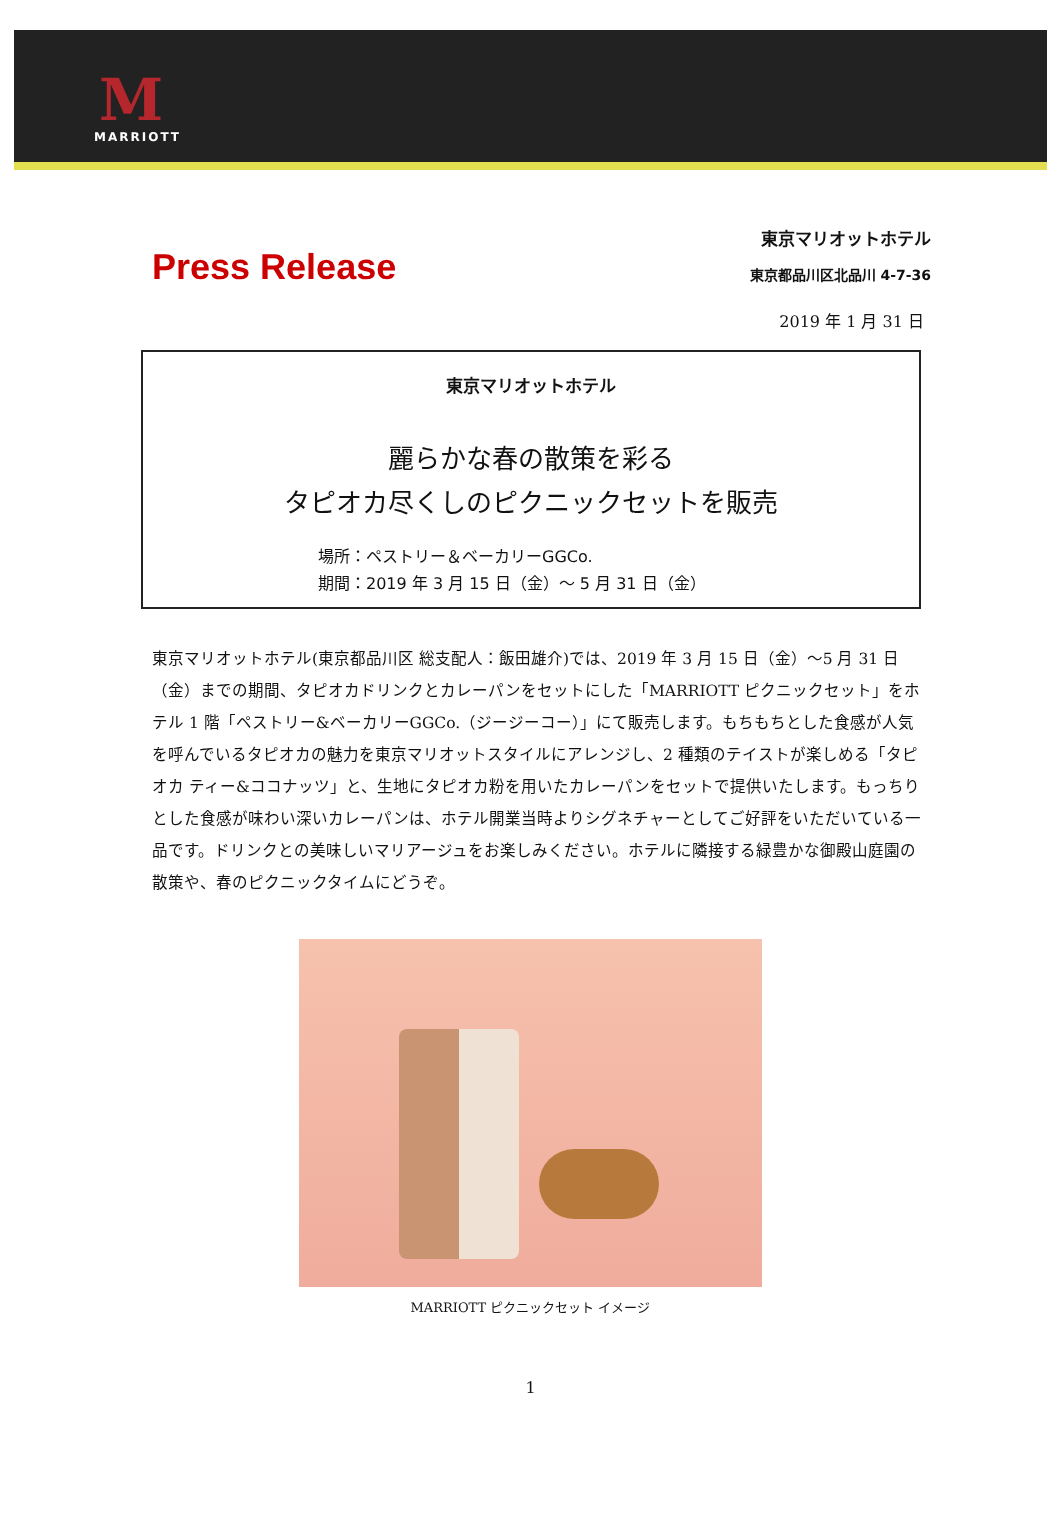M
MARRIOTT
Press Release
東京マリオットホテル
東京都品川区北品川 4-7-36
2019 年 1 月 31 日
東京マリオットホテル
麗らかな春の散策を彩る
タピオカ尽くしのピクニックセットを販売
場所：ペストリー＆ベーカリーGGCo.
期間：2019 年 3 月 15 日（金）～ 5 月 31 日（金）
東京マリオットホテル(東京都品川区 総支配人：飯田雄介)では、2019 年 3 月 15 日（金）～5 月 31 日（金）までの期間、タピオカドリンクとカレーパンをセットにした「MARRIOTT ピクニックセット」をホテル 1 階「ペストリー&ベーカリーGGCo.（ジージーコー）」にて販売します。もちもちとした食感が人気を呼んでいるタピオカの魅力を東京マリオットスタイルにアレンジし、2 種類のテイストが楽しめる「タピオカ ティー&ココナッツ」と、生地にタピオカ粉を用いたカレーパンをセットで提供いたします。もっちりとした食感が味わい深いカレーパンは、ホテル開業当時よりシグネチャーとしてご好評をいただいている一品です。ドリンクとの美味しいマリアージュをお楽しみください。ホテルに隣接する緑豊かな御殿山庭園の散策や、春のピクニックタイムにどうぞ。
MARRIOTT ピクニックセット イメージ
1